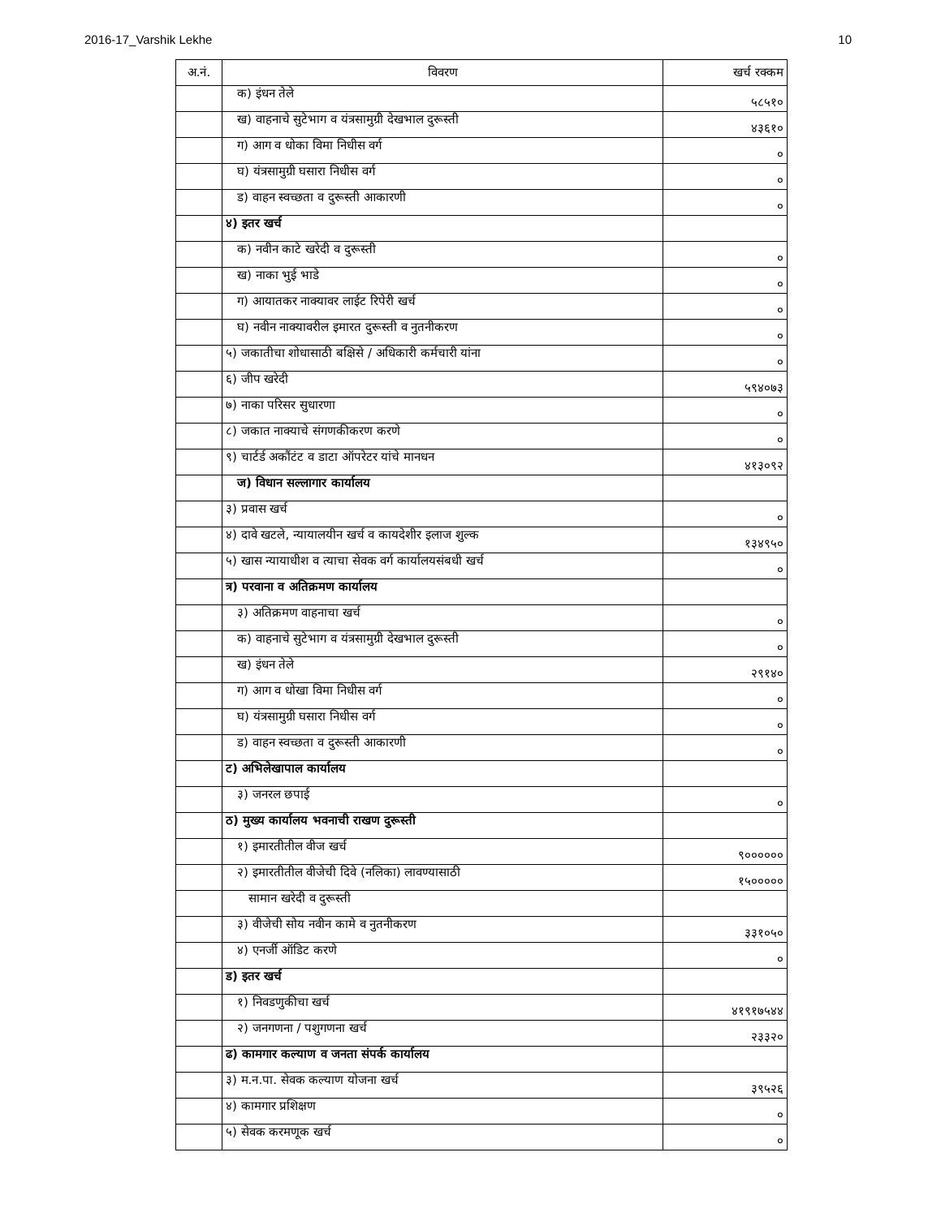2016-17_Varshik Lekhe 10
| अ.नं. | विवरण | खर्च रक्कम |
| --- | --- | --- |
| | क) इंधन तेले | ५८५१० |
| | ख) वाहनाचे सुटेभाग व यंत्रसामुग्री देखभाल दुरूस्ती | ४३६१० |
| | ग) आग व धोका विमा निधीस वर्ग | ० |
| | घ) यंत्रसामुग्री घसारा निधीस वर्ग | ० |
| | ड) वाहन स्वच्छता व दुरूस्ती आकारणी | ० |
| | ४) इतर खर्च | |
| | क) नवीन काटे खरेदी व दुरूस्ती | ० |
| | ख) नाका भुई भाडे | ० |
| | ग) आयातकर नाक्यावर लाईट रिपेरी खर्च | ० |
| | घ) नवीन नाक्यावरील इमारत दुरूस्ती व नुतनीकरण | ० |
| | ५) जकातीचा शोधासाठी बक्षिसे / अधिकारी कर्मचारी यांना | ० |
| | ६) जीप खरेदी | ५९४०७३ |
| | ७) नाका परिसर सुधारणा | ० |
| | ८) जकात नाक्याचे संगणकीकरण करणे | ० |
| | ९) चार्टर्ड अकौंटंट व डाटा ऑपरेटर यांचे मानधन | ४१३०९२ |
| | ज) विधान सल्लागार कार्यालय | |
| | ३) प्रवास खर्च | ० |
| | ४) दावे खटले, न्यायालयीन खर्च व कायदेशीर इलाज शुल्क | १३४९५० |
| | ५) खास न्यायाधीश व त्याचा सेवक वर्ग कार्यालयसंबधी खर्च | ० |
| | त्र) परवाना व अतिक्रमण कार्यालय | |
| | ३) अतिक्रमण वाहनाचा खर्च | ० |
| | क) वाहनाचे सुटेभाग व यंत्रसामुग्री देखभाल दुरूस्ती | ० |
| | ख) इंधन तेले | २९१४० |
| | ग) आग व धोखा विमा निधीस वर्ग | ० |
| | घ) यंत्रसामुग्री घसारा निधीस वर्ग | ० |
| | ड) वाहन स्वच्छता व दुरूस्ती आकारणी | ० |
| | ट) अभिलेखापाल कार्यालय | |
| | ३) जनरल छपाई | ० |
| | ठ) मुख्य कार्यालय भवनाची राखण दुरूस्ती | |
| | १) इमारतीतील वीज खर्च | ९०००००० |
| | २) इमारतीतील वीजेची दिवे (नलिका) लावण्यासाठी | १५००००० |
| | सामान खरेदी व दुरूस्ती | |
| | ३) वीजेची सोय नवीन कामे व नुतनीकरण | ३३१०५० |
| | ४) एनर्जी ऑडिट करणे | ० |
| | ड) इतर खर्च | |
| | १) निवडणुकीचा खर्च | ४१९१७५४४ |
| | २) जनगणना / पशुगणना खर्च | २३३२० |
| | ढ) कामगार कल्याण व जनता संपर्क कार्यालय | |
| | ३) म.न.पा. सेवक कल्याण योजना खर्च | ३९५२६ |
| | ४) कामगार प्रशिक्षण | ० |
| | ५) सेवक करमणूक खर्च | ० |